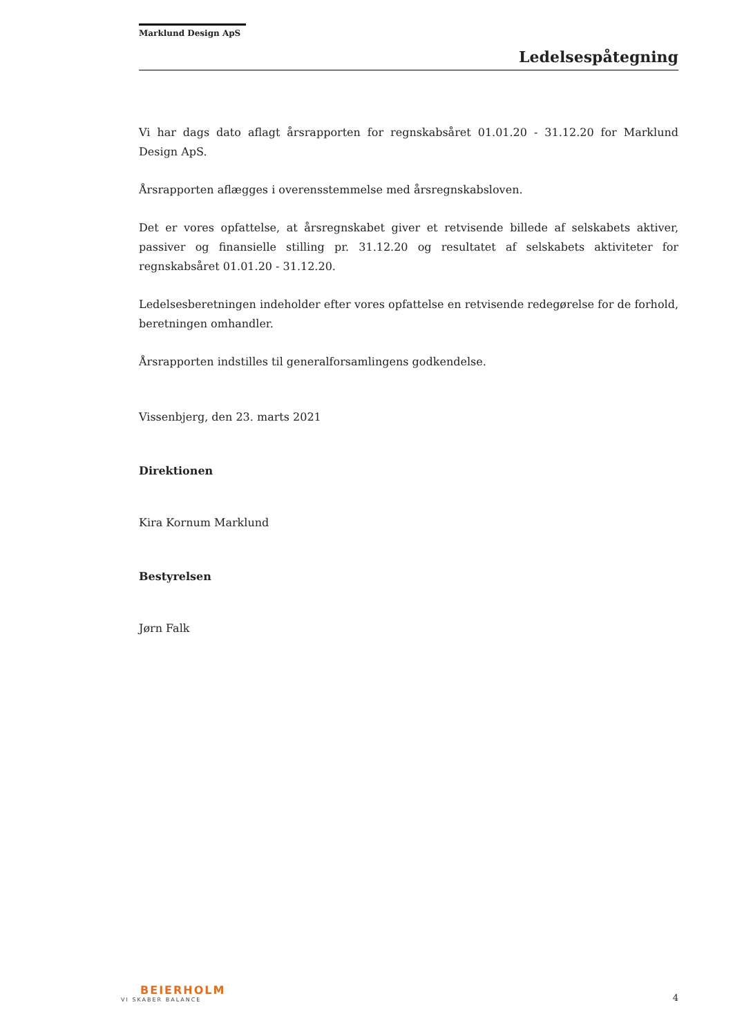Marklund Design ApS
Ledelsespåtegning
Vi har dags dato aflagt årsrapporten for regnskabsåret 01.01.20 - 31.12.20 for Marklund Design ApS.
Årsrapporten aflægges i overensstemmelse med årsregnskabsloven.
Det er vores opfattelse, at årsregnskabet giver et retvisende billede af selskabets aktiver, passiver og finansielle stilling pr. 31.12.20 og resultatet af selskabets aktiviteter for regnskabsåret 01.01.20 - 31.12.20.
Ledelsesberetningen indeholder efter vores opfattelse en retvisende redegørelse for de forhold, beretningen omhandler.
Årsrapporten indstilles til generalforsamlingens godkendelse.
Vissenbjerg, den 23. marts 2021
Direktionen
Kira Kornum Marklund
Bestyrelsen
Jørn Falk
BEIERHOLM
VI SKABER BALANCE
4